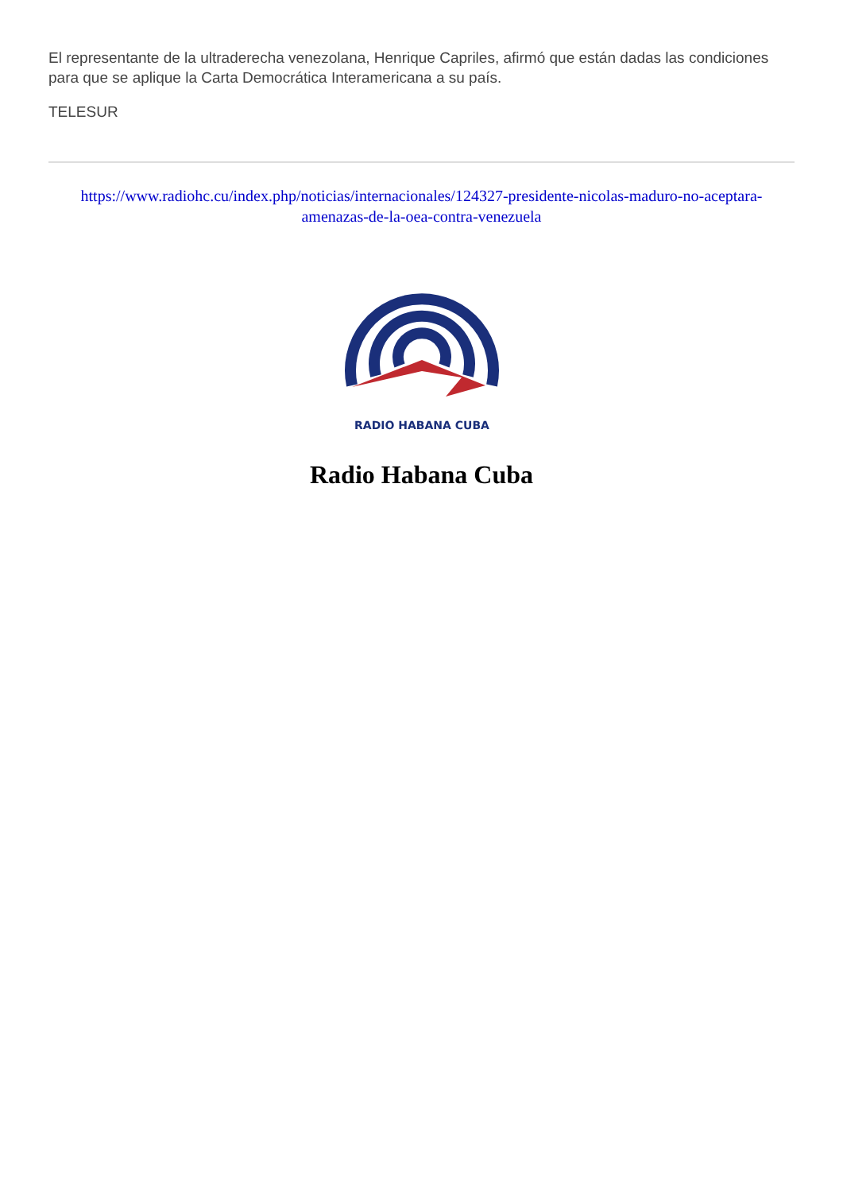El representante de la ultraderecha venezolana, Henrique Capriles, afirmó que están dadas las condiciones para que se aplique la Carta Democrática Interamericana a su país.
TELESUR
https://www.radiohc.cu/index.php/noticias/internacionales/124327-presidente-nicolas-maduro-no-aceptara-amenazas-de-la-oea-contra-venezuela
RADIO HABANA CUBA
Radio Habana Cuba